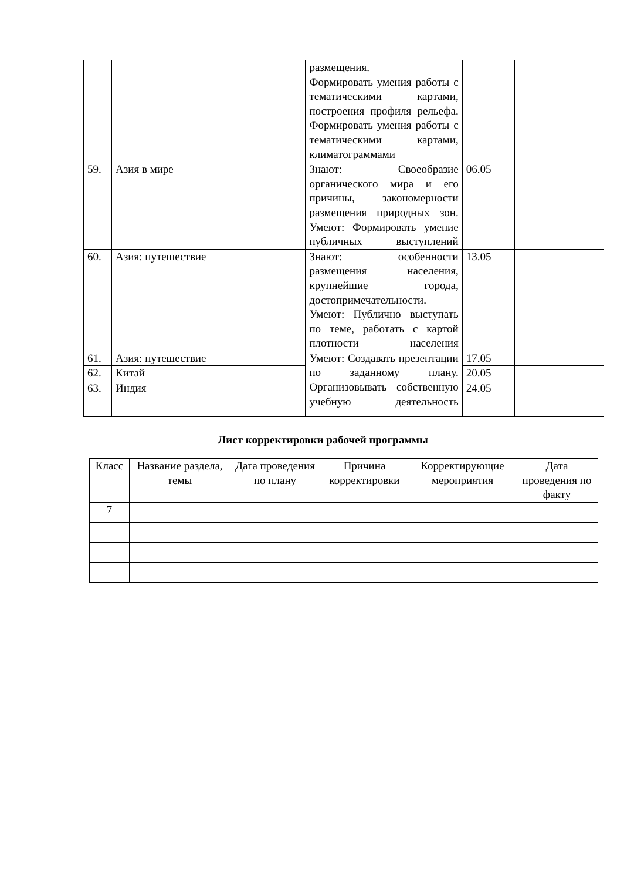| | | размещения. Формировать умения работы с тематическими картами, построения профиля рельефа. Формировать умения работы с тематическими картами, климатограммами | | | |
| 59. | Азия в мире | Знают: Своеобразие органического мира и его причины, закономерности размещения природных зон. Умеют: Формировать умение публичных выступлений | 06.05 | | |
| 60. | Азия: путешествие | Знают: особенности размещения населения, крупнейшие города, достопримечательности. Умеют: Публично выступать по теме, работать с картой плотности населения | 13.05 | | |
| 61. | Азия: путешествие | Умеют: Создавать презентации по заданному плану. Организовывать собственную учебную деятельность | 17.05 | | |
| 62. | Китай | | 20.05 | | |
| 63. | Индия | | 24.05 | | |
Лист корректировки рабочей программы
| Класс | Название раздела, темы | Дата проведения по плану | Причина корректировки | Корректирующие мероприятия | Дата проведения по факту |
| --- | --- | --- | --- | --- | --- |
| 7 | | | | | |